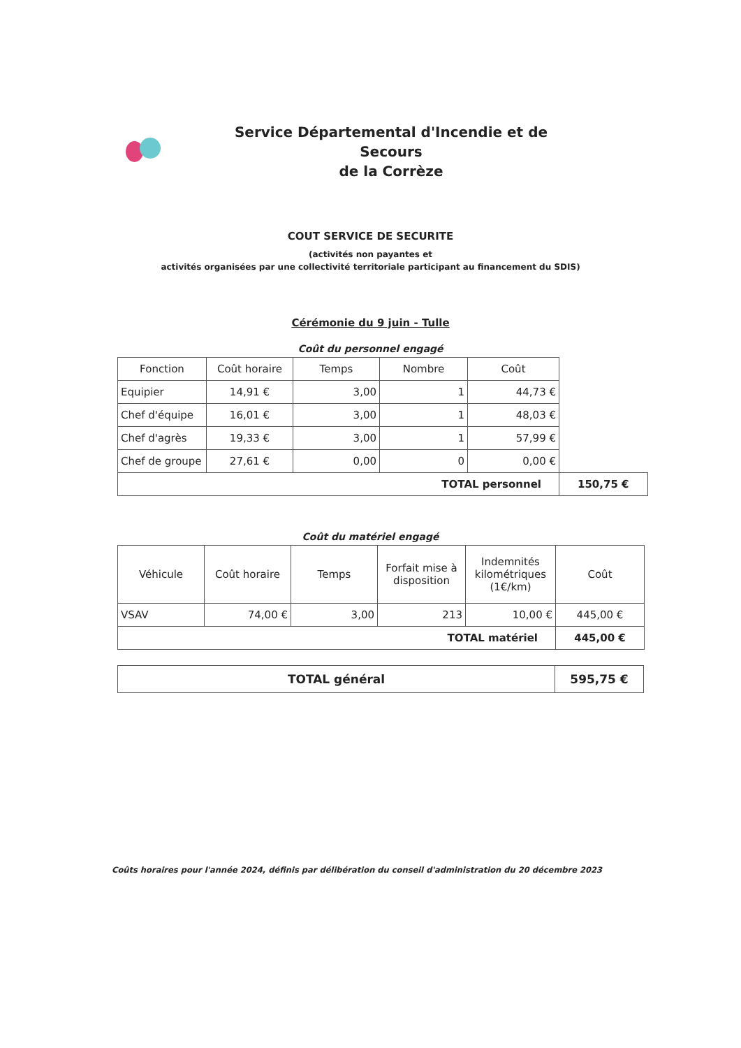Service Départemental d'Incendie et de Secours
de la Corrèze
COUT SERVICE DE SECURITE
(activités non payantes et
activités organisées par une collectivité territoriale participant au financement du SDIS)
Cérémonie du 9 juin - Tulle
Coût du personnel engagé
| Fonction | Coût horaire | Temps | Nombre | Coût | |
| Equipier | 14,91 € | 3,00 | 1 | 44,73 € | |
| Chef d'équipe | 16,01 € | 3,00 | 1 | 48,03 € | |
| Chef d'agrès | 19,33 € | 3,00 | 1 | 57,99 € | |
| Chef de groupe | 27,61 € | 0,00 | 0 | 0,00 € | |
| TOTAL personnel | | | | | 150,75 € |
Coût du matériel engagé
| Véhicule | Coût horaire | Temps | Forfait mise à disposition | Indemnités kilométriques (1€/km) | Coût |
| --- | --- | --- | --- | --- | --- |
| VSAV | 74,00 € | 3,00 | 213 | 10,00 € | 445,00 € |
| TOTAL matériel | | | | | 445,00 € |
| TOTAL général | 595,75 € |
Coûts horaires pour l'année 2024, définis par délibération du conseil d'administration du 20 décembre 2023